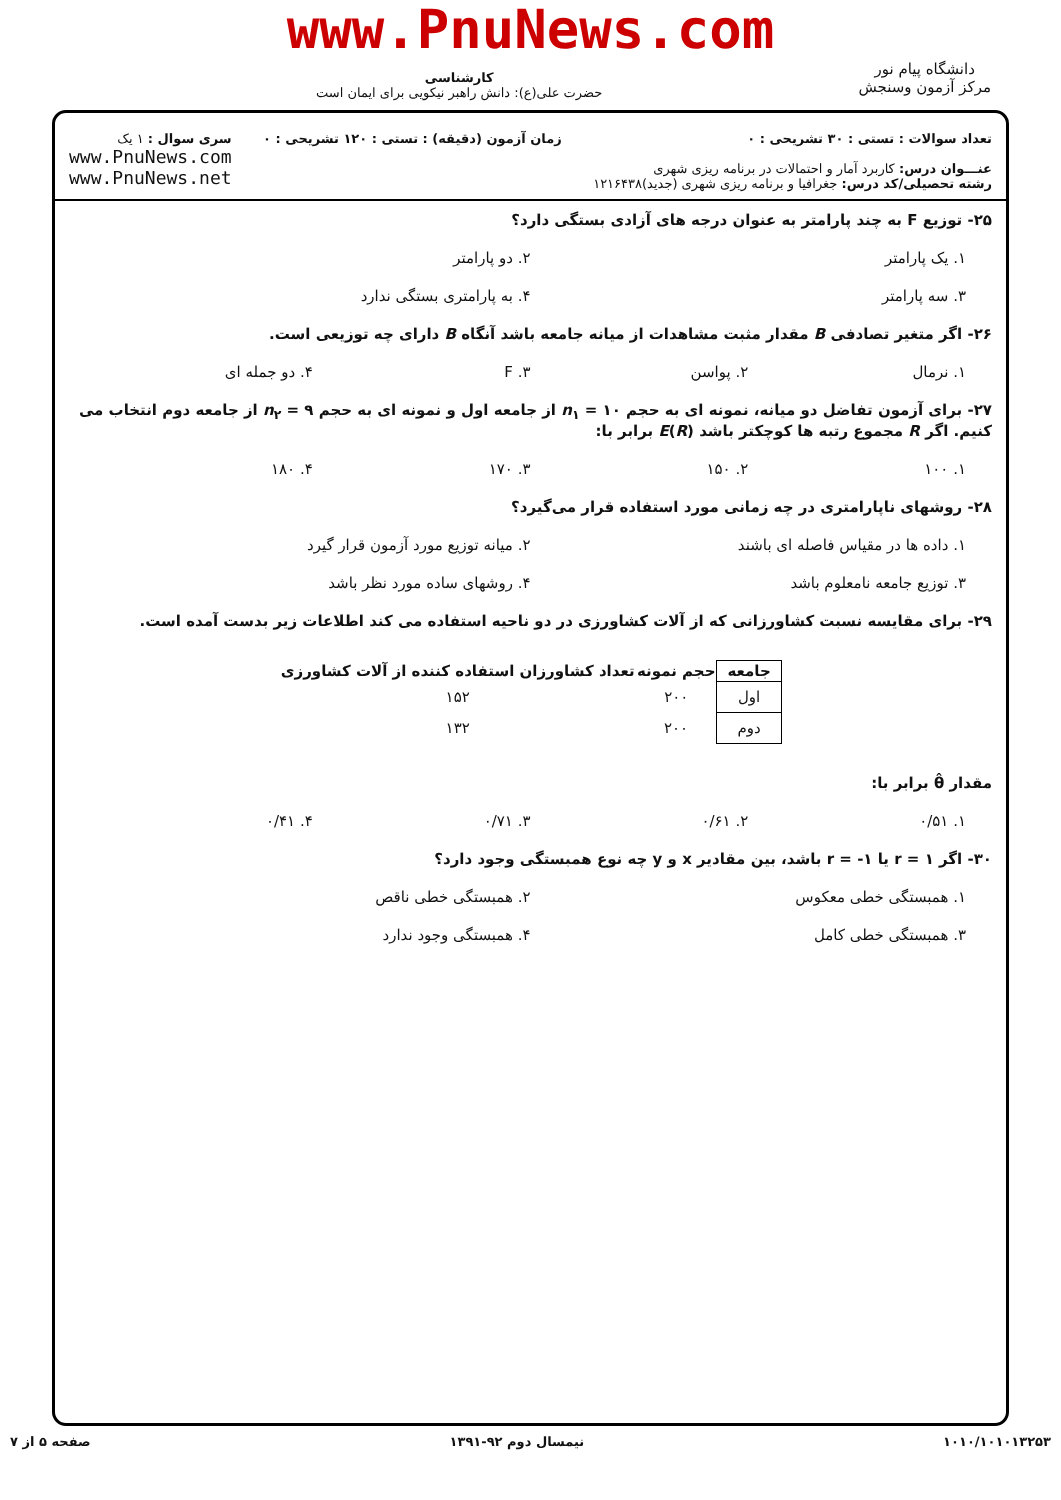www.PnuNews.com
دانشگاه پیام نور
مرکز آزمون وسنجش
کارشناسی
حضرت علی(ع): دانش راهبر نیکویی برای ایمان است
تعداد سوالات : تستی : ۳۰ تشریحی : ۰
عنـــوان درس: کاربرد آمار و احتمالات در برنامه ریزی شهری
رشته تحصیلی/کد درس: جغرافیا و برنامه ریزی شهری (جدید)۱۲۱۶۴۳۸
زمان آزمون (دقیقه) : تستی : ۱۲۰ تشریحی : ۰
سری سوال : ۱ یک
www.PnuNews.com
www.PnuNews.net
۲۵- توزیع F به چند پارامتر به عنوان درجه های آزادی بستگی دارد؟
۱. یک پارامتر ۲. دو پارامتر
۳. سه پارامتر ۴. به پارامتری بستگی ندارد
۲۶- اگر متغیر تصادفی B مقدار مثبت مشاهدات از میانه جامعه باشد آنگاه B دارای چه توزیعی است.
۱. نرمال ۲. پواسن ۳. F ۴. دو جمله ای
۲۷- برای آزمون تفاضل دو میانه، نمونه ای به حجم n<sub>۱</sub> = ۱۰ از جامعه اول و نمونه ای به حجم n<sub>۲</sub> = ۹ از جامعه دوم انتخاب می کنیم. اگر R مجموع رتبه ها کوچکتر باشد E(R) برابر با:
۱. ۱۰۰ ۲. ۱۵۰ ۳. ۱۷۰ ۴. ۱۸۰
۲۸- روشهای ناپارامتری در چه زمانی مورد استفاده قرار می‌گیرد؟
۱. داده ها در مقیاس فاصله ای باشند
۲. میانه توزیع مورد آزمون قرار گیرد
۳. توزیع جامعه نامعلوم باشد ۴. روشهای ساده مورد نظر باشد
۲۹- برای مقایسه نسبت کشاورزانی که از آلات کشاورزی در دو ناحیه استفاده می کند اطلاعات زیر بدست آمده است.
| جامعه | حجم نمونه | تعداد کشاورزان استفاده کننده از آلات کشاورزی |
| --- | --- | --- |
| اول | ۲۰۰ | ۱۵۲ |
| دوم | ۲۰۰ | ۱۳۲ |
مقدار θ̂ برابر با:
۱. ۰/۵۱ ۲. ۰/۶۱ ۳. ۰/۷۱ ۴. ۰/۴۱
۳۰- اگر r = ۱ یا r = -۱ باشد، بین مقادیر x و y چه نوع همبستگی وجود دارد؟
۱. همبستگی خطی معکوس ۲. همبستگی خطی ناقص
۳. همبستگی خطی کامل ۴. همبستگی وجود ندارد
۱۰۱۰/۱۰۱۰۱۳۲۵۳ نیمسال دوم ۹۲-۱۳۹۱ صفحه ۵ از ۷